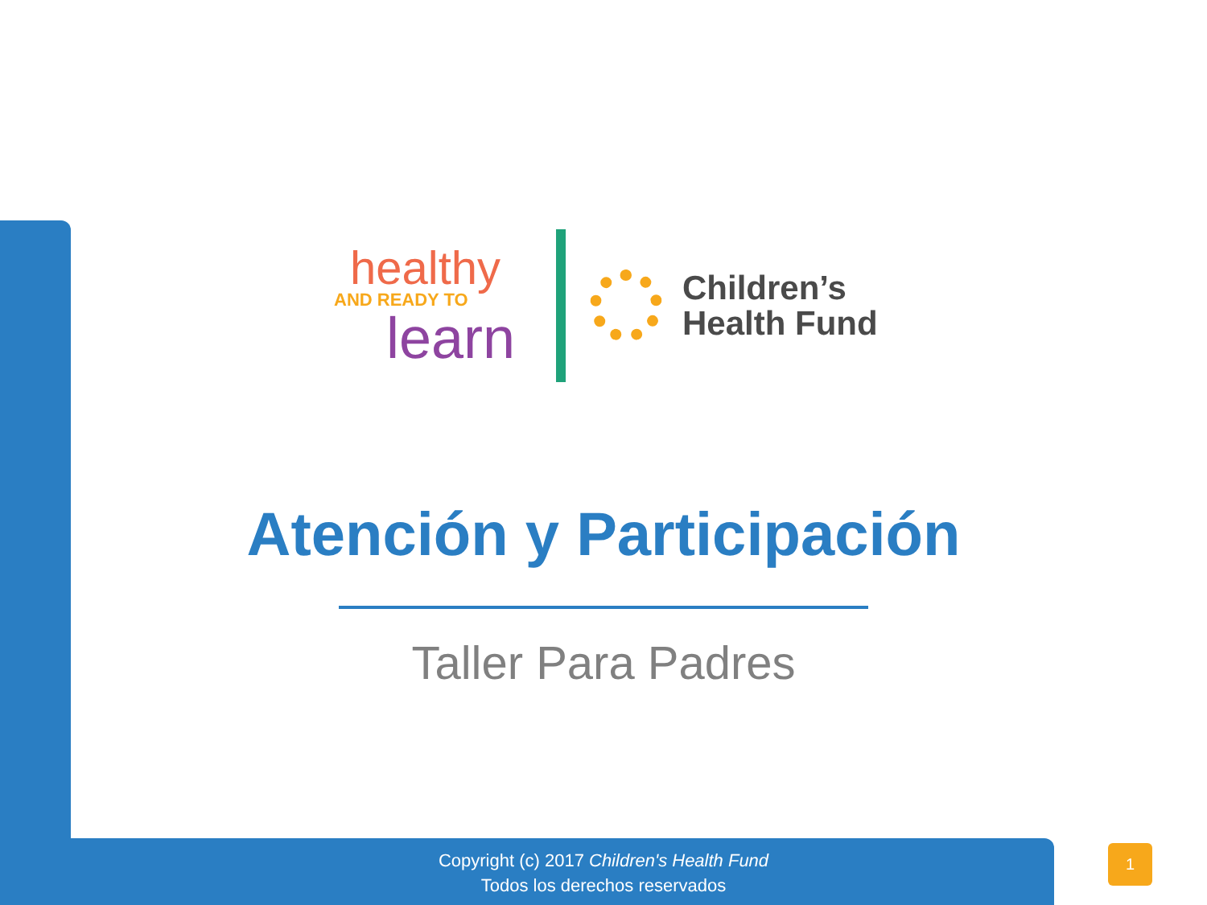healthy
AND READY TO
learn
Children’s
Health Fund
Atención y Participación
Taller Para Padres
Copyright (c) 2017 Children's Health Fund
Todos los derechos reservados
1